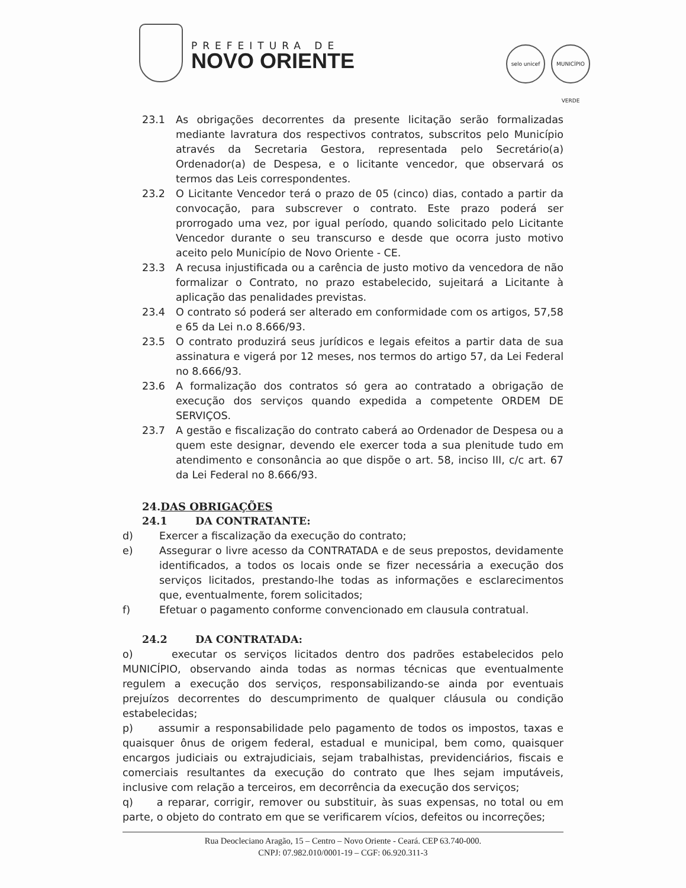PREFEITURA DE
NOVO ORIENTE
selo unicef MUNICÍPIO VERDE
23.1 As obrigações decorrentes da presente licitação serão formalizadas mediante lavratura dos respectivos contratos, subscritos pelo Município através da Secretaria Gestora, representada pelo Secretário(a) Ordenador(a) de Despesa, e o licitante vencedor, que observará os termos das Leis correspondentes.
23.2 O Licitante Vencedor terá o prazo de 05 (cinco) dias, contado a partir da convocação, para subscrever o contrato. Este prazo poderá ser prorrogado uma vez, por igual período, quando solicitado pelo Licitante Vencedor durante o seu transcurso e desde que ocorra justo motivo aceito pelo Município de Novo Oriente - CE.
23.3 A recusa injustificada ou a carência de justo motivo da vencedora de não formalizar o Contrato, no prazo estabelecido, sujeitará a Licitante à aplicação das penalidades previstas.
23.4 O contrato só poderá ser alterado em conformidade com os artigos, 57,58 e 65 da Lei n.o 8.666/93.
23.5 O contrato produzirá seus jurídicos e legais efeitos a partir data de sua assinatura e vigerá por 12 meses, nos termos do artigo 57, da Lei Federal no 8.666/93.
23.6 A formalização dos contratos só gera ao contratado a obrigação de execução dos serviços quando expedida a competente ORDEM DE SERVIÇOS.
23.7 A gestão e fiscalização do contrato caberá ao Ordenador de Despesa ou a quem este designar, devendo ele exercer toda a sua plenitude tudo em atendimento e consonância ao que dispõe o art. 58, inciso III, c/c art. 67 da Lei Federal no 8.666/93.
24.DAS OBRIGAÇÕES
24.1 DA CONTRATANTE:
d) Exercer a fiscalização da execução do contrato;
e) Assegurar o livre acesso da CONTRATADA e de seus prepostos, devidamente identificados, a todos os locais onde se fizer necessária a execução dos serviços licitados, prestando-lhe todas as informações e esclarecimentos que, eventualmente, forem solicitados;
f) Efetuar o pagamento conforme convencionado em clausula contratual.
24.2 DA CONTRATADA:
o) executar os serviços licitados dentro dos padrões estabelecidos pelo MUNICÍPIO, observando ainda todas as normas técnicas que eventualmente regulem a execução dos serviços, responsabilizando-se ainda por eventuais prejuízos decorrentes do descumprimento de qualquer cláusula ou condição estabelecidas;
p) assumir a responsabilidade pelo pagamento de todos os impostos, taxas e quaisquer ônus de origem federal, estadual e municipal, bem como, quaisquer encargos judiciais ou extrajudiciais, sejam trabalhistas, previdenciários, fiscais e comerciais resultantes da execução do contrato que lhes sejam imputáveis, inclusive com relação a terceiros, em decorrência da execução dos serviços;
q) a reparar, corrigir, remover ou substituir, às suas expensas, no total ou em parte, o objeto do contrato em que se verificarem vícios, defeitos ou incorreções;
Rua Deocleciano Aragão, 15 – Centro – Novo Oriente - Ceará. CEP 63.740-000.
CNPJ: 07.982.010/0001-19 – CGF: 06.920.311-3